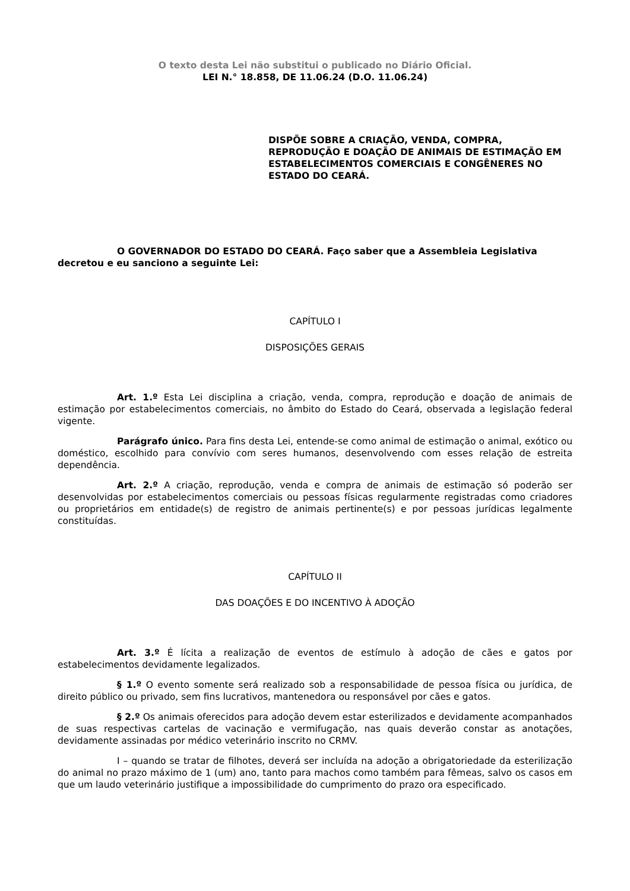O texto desta Lei não substitui o publicado no Diário Oficial.
LEI N.° 18.858, DE 11.06.24 (D.O. 11.06.24)
DISPÕE SOBRE A CRIAÇÃO, VENDA, COMPRA, REPRODUÇÃO E DOAÇÃO DE ANIMAIS DE ESTIMAÇÃO EM ESTABELECIMENTOS COMERCIAIS E CONGÊNERES NO ESTADO DO CEARÁ.
O GOVERNADOR DO ESTADO DO CEARÁ. Faço saber que a Assembleia Legislativa decretou e eu sanciono a seguinte Lei:
CAPÍTULO I
DISPOSIÇÕES GERAIS
Art. 1.º Esta Lei disciplina a criação, venda, compra, reprodução e doação de animais de estimação por estabelecimentos comerciais, no âmbito do Estado do Ceará, observada a legislação federal vigente.
Parágrafo único. Para fins desta Lei, entende-se como animal de estimação o animal, exótico ou doméstico, escolhido para convívio com seres humanos, desenvolvendo com esses relação de estreita dependência.
Art. 2.º A criação, reprodução, venda e compra de animais de estimação só poderão ser desenvolvidas por estabelecimentos comerciais ou pessoas físicas regularmente registradas como criadores ou proprietários em entidade(s) de registro de animais pertinente(s) e por pessoas jurídicas legalmente constituídas.
CAPÍTULO II
DAS DOAÇÕES E DO INCENTIVO À ADOÇÃO
Art. 3.º É lícita a realização de eventos de estímulo à adoção de cães e gatos por estabelecimentos devidamente legalizados.
§ 1.º O evento somente será realizado sob a responsabilidade de pessoa física ou jurídica, de direito público ou privado, sem fins lucrativos, mantenedora ou responsável por cães e gatos.
§ 2.º Os animais oferecidos para adoção devem estar esterilizados e devidamente acompanhados de suas respectivas cartelas de vacinação e vermifugação, nas quais deverão constar as anotações, devidamente assinadas por médico veterinário inscrito no CRMV.
I – quando se tratar de filhotes, deverá ser incluída na adoção a obrigatoriedade da esterilização do animal no prazo máximo de 1 (um) ano, tanto para machos como também para fêmeas, salvo os casos em que um laudo veterinário justifique a impossibilidade do cumprimento do prazo ora especificado.